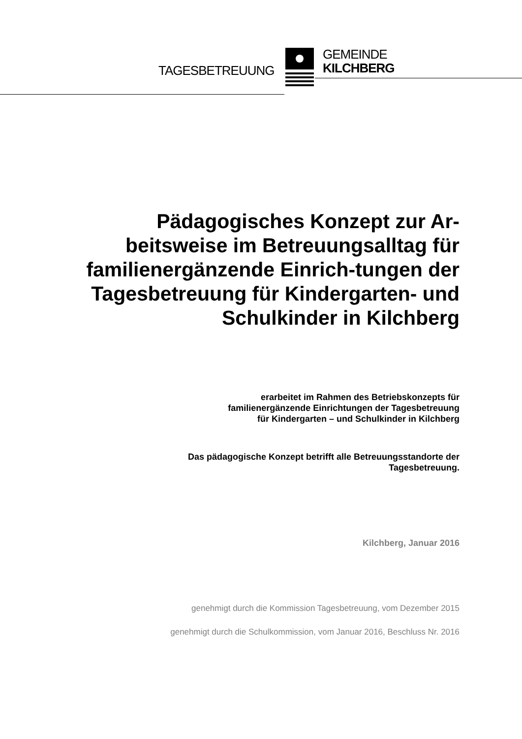TAGESBETREUUNG
GEMEINDE
KILCHBERG
Pädagogisches Konzept zur Ar-beitsweise im Betreuungsalltag für familienergänzende Einrich-tungen der Tagesbetreuung für Kindergarten- und Schulkinder in Kilchberg
erarbeitet im Rahmen des Betriebskonzepts für
familienergänzende Einrichtungen der Tagesbetreuung
für Kindergarten – und Schulkinder in Kilchberg
Das pädagogische Konzept betrifft alle Betreuungsstandorte der
Tagesbetreuung.
Kilchberg, Januar 2016
genehmigt durch die Kommission Tagesbetreuung, vom Dezember 2015
genehmigt durch die Schulkommission, vom Januar 2016, Beschluss Nr. 2016